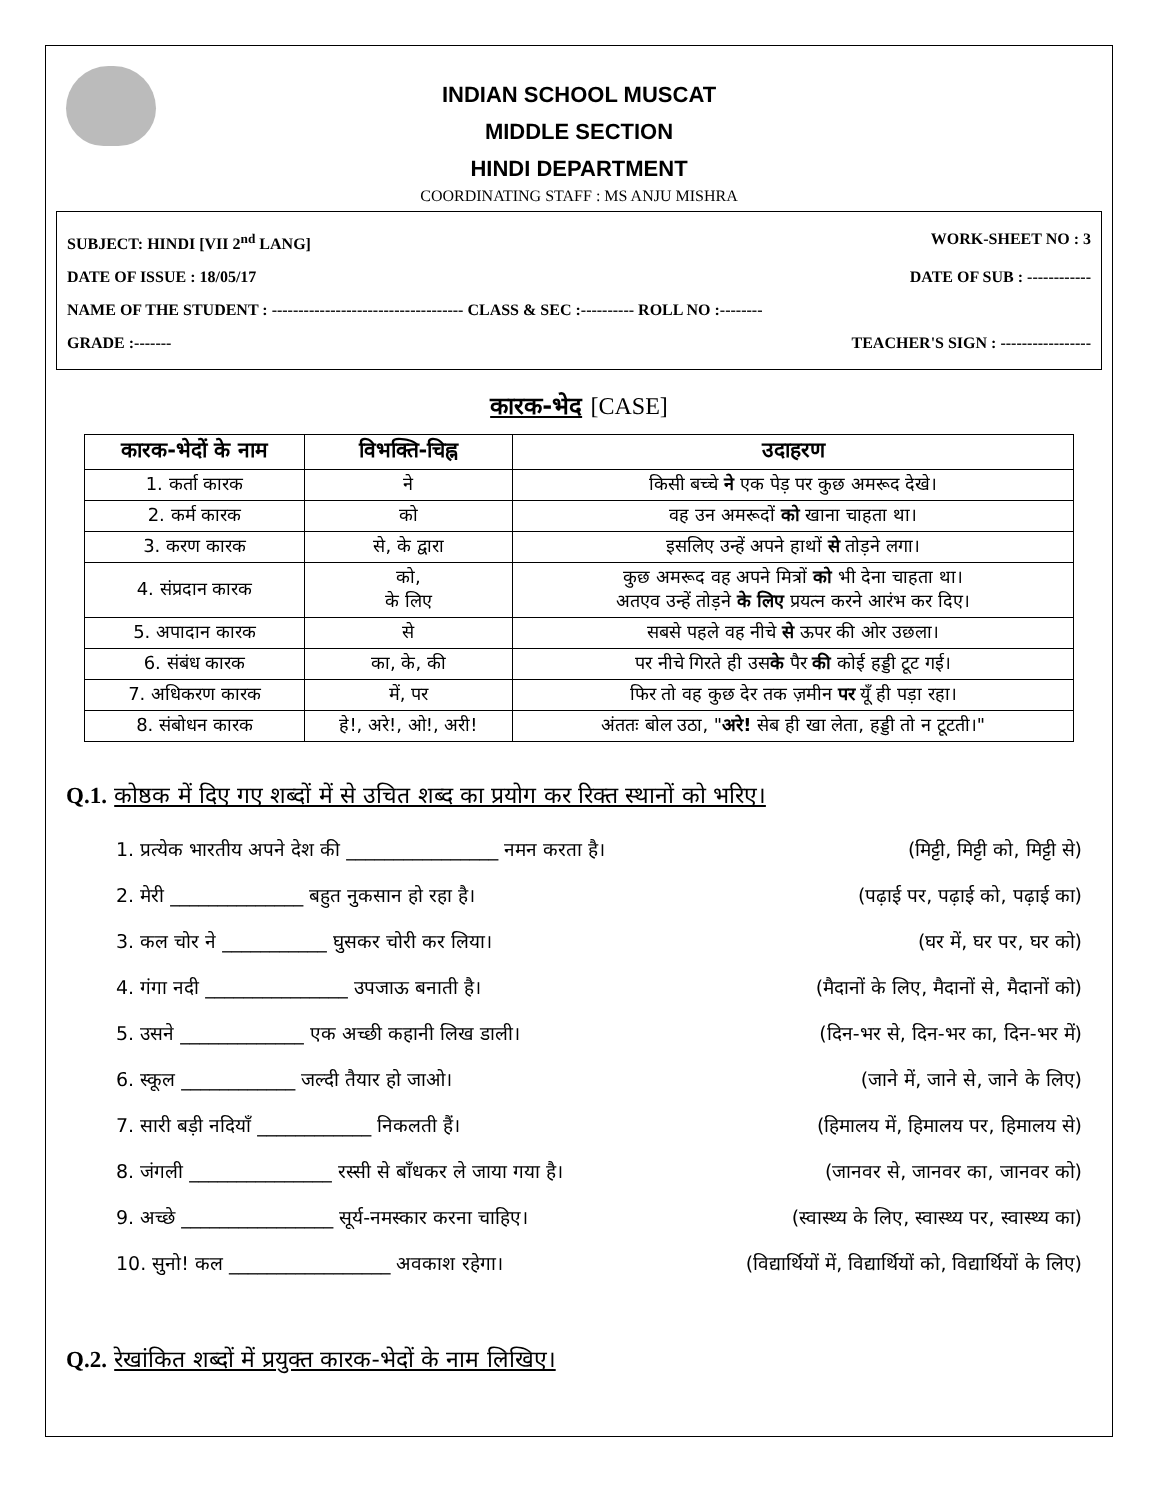INDIAN SCHOOL MUSCAT
MIDDLE SECTION
HINDI DEPARTMENT
COORDINATING STAFF : MS ANJU MISHRA
SUBJECT: HINDI [VII 2<sup>nd</sup> LANG] WORK-SHEET NO : 3
DATE OF ISSUE : 18/05/17 DATE OF SUB : ------------
NAME OF THE STUDENT : ------------------------------------ CLASS & SEC :---------- ROLL NO :--------
GRADE :------- TEACHER'S SIGN : -----------------
कारक-भेद [CASE]
| कारक-भेदों के नाम | विभक्ति-चिह्न | उदाहरण |
| --- | --- | --- |
| 1. कर्ता कारक | ने | किसी बच्चे ने एक पेड़ पर कुछ अमरूद देखे। |
| 2. कर्म कारक | को | वह उन अमरूदों को खाना चाहता था। |
| 3. करण कारक | से, के द्वारा | इसलिए उन्हें अपने हाथों से तोड़ने लगा। |
| 4. संप्रदान कारक | को, के लिए | कुछ अमरूद वह अपने मित्रों को भी देना चाहता था। अतएव उन्हें तोड़ने के लिए प्रयत्न करने आरंभ कर दिए। |
| 5. अपादान कारक | से | सबसे पहले वह नीचे से ऊपर की ओर उछला। |
| 6. संबंध कारक | का, के, की | पर नीचे गिरते ही उस के पैर की कोई हड्डी टूट गई। |
| 7. अधिकरण कारक | में, पर | फिर तो वह कुछ देर तक ज़मीन पर यूँ ही पड़ा रहा। |
| 8. संबोधन कारक | हे!, अरे!, ओ!, अरी! | अंततः बोल उठा, " अरे! सेब ही खा लेता, हड्डी तो न टूटती।" |
Q.1. कोष्ठक में दिए गए शब्दों में से उचित शब्द का प्रयोग कर रिक्त स्थानों को भरिए।
1. प्रत्येक भारतीय अपने देश की ________________ नमन करता है। (मिट्टी, मिट्टी को, मिट्टी से)
2. मेरी ______________ बहुत नुकसान हो रहा है। (पढ़ाई पर, पढ़ाई को, पढ़ाई का)
3. कल चोर ने ___________ घुसकर चोरी कर लिया। (घर में, घर पर, घर को)
4. गंगा नदी _______________ उपजाऊ बनाती है। (मैदानों के लिए, मैदानों से, मैदानों को)
5. उसने _____________ एक अच्छी कहानी लिख डाली। (दिन-भर से, दिन-भर का, दिन-भर में)
6. स्कूल ____________ जल्दी तैयार हो जाओ। (जाने में, जाने से, जाने के लिए)
7. सारी बड़ी नदियाँ ____________ निकलती हैं। (हिमालय में, हिमालय पर, हिमालय से)
8. जंगली _______________ रस्सी से बाँधकर ले जाया गया है। (जानवर से, जानवर का, जानवर को)
9. अच्छे ________________ सूर्य-नमस्कार करना चाहिए। (स्वास्थ्य के लिए, स्वास्थ्य पर, स्वास्थ्य का)
10. सुनो! कल _________________ अवकाश रहेगा। (विद्यार्थियों में, विद्यार्थियों को, विद्यार्थियों के लिए)
Q.2. रेखांकित शब्दों में प्रयुक्त कारक-भेदों के नाम लिखिए।